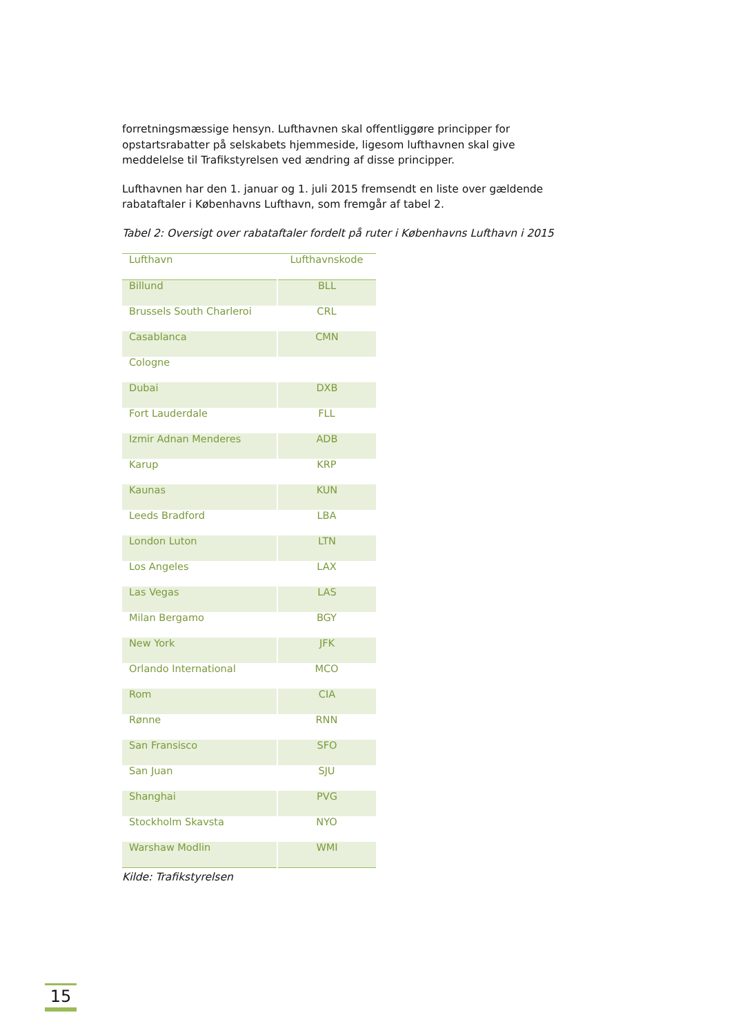forretningsmæssige hensyn. Lufthavnen skal offentliggøre principper for opstartsrabatter på selskabets hjemmeside, ligesom lufthavnen skal give meddelelse til Trafikstyrelsen ved ændring af disse principper.
Lufthavnen har den 1. januar og 1. juli 2015 fremsendt en liste over gældende rabataftaler i Københavns Lufthavn, som fremgår af tabel 2.
Tabel 2: Oversigt over rabataftaler fordelt på ruter i Københavns Lufthavn i 2015
| Lufthavn | Lufthavnskode |
| --- | --- |
| Billund | BLL |
| Brussels South Charleroi | CRL |
| Casablanca | CMN |
| Cologne | |
| Dubai | DXB |
| Fort Lauderdale | FLL |
| Izmir Adnan Menderes | ADB |
| Karup | KRP |
| Kaunas | KUN |
| Leeds Bradford | LBA |
| London Luton | LTN |
| Los Angeles | LAX |
| Las Vegas | LAS |
| Milan Bergamo | BGY |
| New York | JFK |
| Orlando International | MCO |
| Rom | CIA |
| Rønne | RNN |
| San Fransisco | SFO |
| San Juan | SJU |
| Shanghai | PVG |
| Stockholm Skavsta | NYO |
| Warshaw Modlin | WMI |
Kilde: Trafikstyrelsen
15